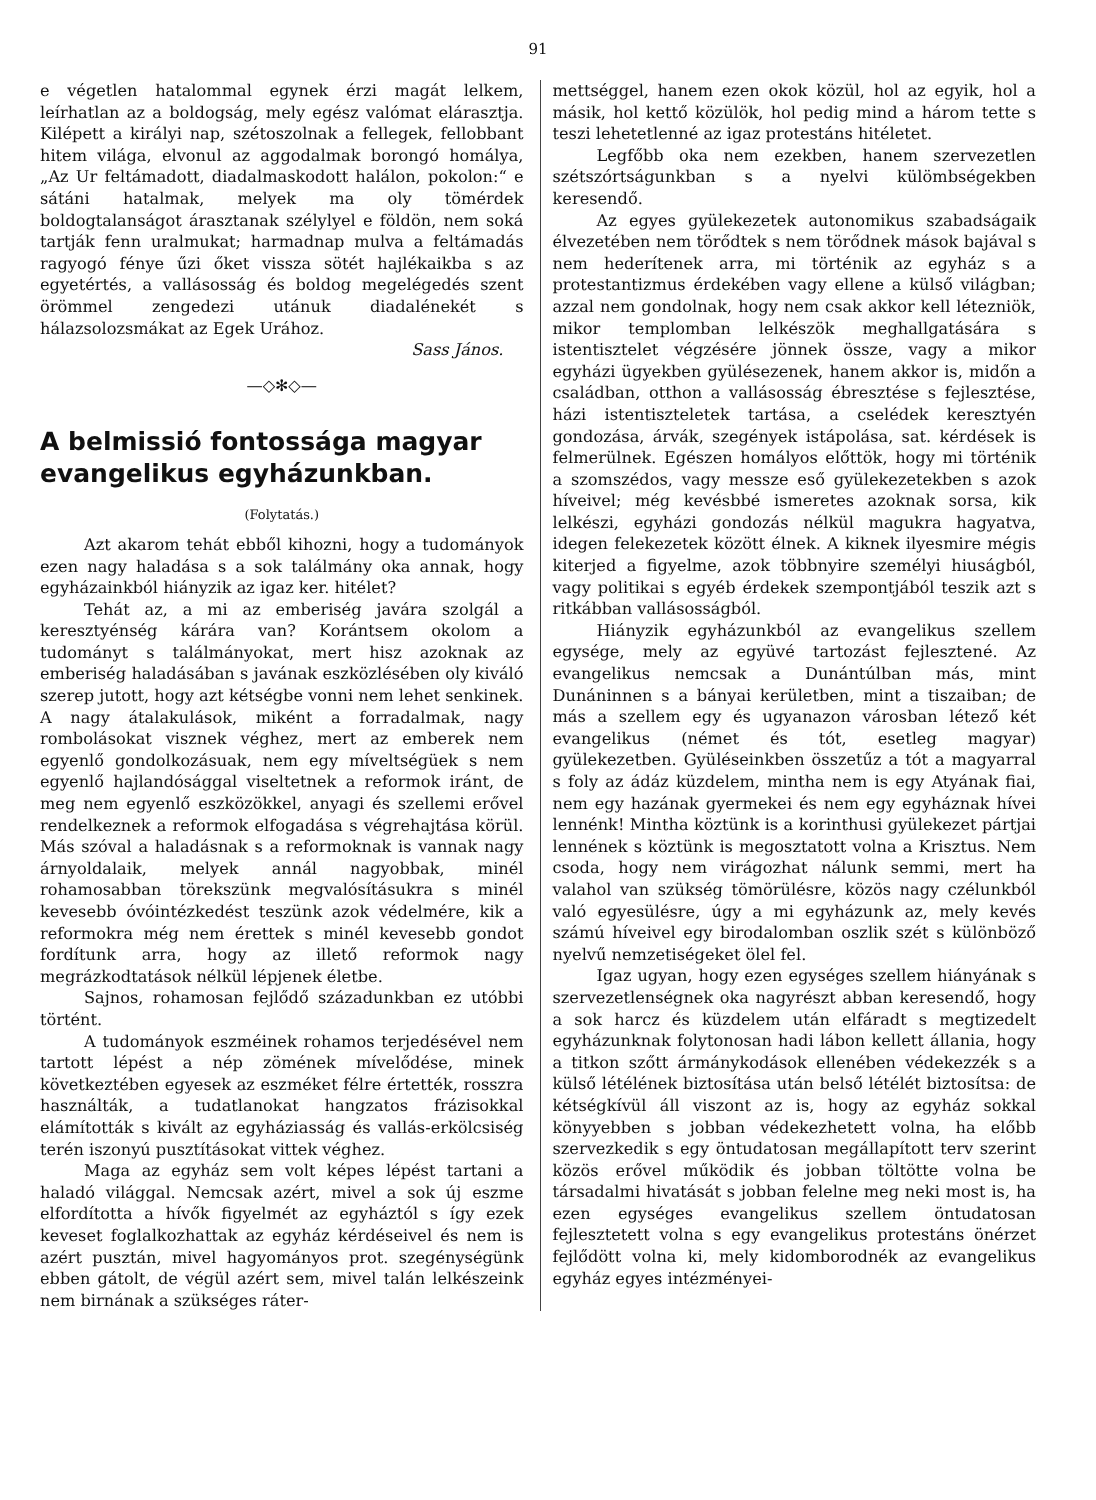91
e végetlen hatalommal egynek érzi magát lelkem, leírhatlan az a boldogság, mely egész valómat elárasztja. Kilépett a királyi nap, szétoszolnak a fellegek, fellobbant hitem világa, elvonul az aggodalmak borongó homálya, „Az Ur feltámadott, diadalmaskodott halálon, pokolon:“ e sátáni hatalmak, melyek ma oly tömérdek boldogtalanságot árasztanak szélylyel e földön, nem soká tartják fenn uralmukat; harmadnap mulva a feltámadás ragyogó fénye űzi őket vissza sötét hajlékaikba s az egyetértés, a vallásosság és boldog megelégedés szent örömmel zengedezi utánuk diadalénekét s hálazsolozsmákat az Egek Urához.
Sass János.
—◇✻◇—
A belmissió fontossága magyar evangelikus egyházunkban.
(Folytatás.)
Azt akarom tehát ebből kihozni, hogy a tudományok ezen nagy haladása s a sok találmány oka annak, hogy egyházainkból hiányzik az igaz ker. hitélet?
Tehát az, a mi az emberiség javára szolgál a keresztyénség kárára van? Korántsem okolom a tudományt s találmányokat, mert hisz azoknak az emberiség haladásában s javának eszközlésében oly kiváló szerep jutott, hogy azt kétségbe vonni nem lehet senkinek. A nagy átalakulások, miként a forradalmak, nagy rombolásokat visznek véghez, mert az emberek nem egyenlő gondolkozásuak, nem egy míveltségüek s nem egyenlő hajlandósággal viseltetnek a reformok iránt, de meg nem egyenlő eszközökkel, anyagi és szellemi erővel rendelkeznek a reformok elfogadása s végrehajtása körül. Más szóval a haladásnak s a reformoknak is vannak nagy árnyoldalaik, melyek annál nagyobbak, minél rohamosabban törekszünk megvalósításukra s minél kevesebb óvóintézkedést teszünk azok védelmére, kik a reformokra még nem érettek s minél kevesebb gondot fordítunk arra, hogy az illető reformok nagy megrázkodtatások nélkül lépjenek életbe.
Sajnos, rohamosan fejlődő századunkban ez utóbbi történt.
A tudományok eszméinek rohamos terjedésével nem tartott lépést a nép zömének mívelődése, minek következtében egyesek az eszméket félre értették, rosszra használták, a tudatlanokat hangzatos frázisokkal elámították s kivált az egyháziasság és vallás-erkölcsiség terén iszonyú pusztításokat vittek véghez.
Maga az egyház sem volt képes lépést tartani a haladó világgal. Nemcsak azért, mivel a sok új eszme elfordította a hívők figyelmét az egyháztól s így ezek keveset foglalkozhattak az egyház kérdéseivel és nem is azért pusztán, mivel hagyományos prot. szegénységünk ebben gátolt, de végül azért sem, mivel talán lelkészeink nem birnának a szükséges ráter-
mettséggel, hanem ezen okok közül, hol az egyik, hol a másik, hol kettő közülök, hol pedig mind a három tette s teszi lehetetlenné az igaz protestáns hitéletet.
Legfőbb oka nem ezekben, hanem szervezetlen szétszórtságunkban s a nyelvi külömbségekben keresendő.
Az egyes gyülekezetek autonomikus szabadságaik élvezetében nem törődtek s nem törődnek mások bajával s nem hederítenek arra, mi történik az egyház s a protestantizmus érdekében vagy ellene a külső világban; azzal nem gondolnak, hogy nem csak akkor kell létezniök, mikor templomban lelkészök meghallgatására s istentisztelet végzésére jönnek össze, vagy a mikor egyházi ügyekben gyülésezenek, hanem akkor is, midőn a családban, otthon a vallásosság ébresztése s fejlesztése, házi istentiszteletek tartása, a cselédek keresztyén gondozása, árvák, szegények istápolása, sat. kérdések is felmerülnek. Egészen homályos előttök, hogy mi történik a szomszédos, vagy messze eső gyülekezetekben s azok híveivel; még kevésbbé ismeretes azoknak sorsa, kik lelkészi, egyházi gondozás nélkül magukra hagyatva, idegen felekezetek között élnek. A kiknek ilyesmire mégis kiterjed a figyelme, azok többnyire személyi hiuságból, vagy politikai s egyéb érdekek szempontjából teszik azt s ritkábban vallásosságból.
Hiányzik egyházunkból az evangelikus szellem egysége, mely az együvé tartozást fejlesztené. Az evangelikus nemcsak a Dunántúlban más, mint Dunáninnen s a bányai kerületben, mint a tiszaiban; de más a szellem egy és ugyanazon városban létező két evangelikus (német és tót, esetleg magyar) gyülekezetben. Gyüléseinkben összetűz a tót a magyarral s foly az ádáz küzdelem, mintha nem is egy Atyának fiai, nem egy hazának gyermekei és nem egy egyháznak hívei lennénk! Mintha köztünk is a korinthusi gyülekezet pártjai lennének s köztünk is megosztatott volna a Krisztus. Nem csoda, hogy nem virágozhat nálunk semmi, mert ha valahol van szükség tömörülésre, közös nagy czélunkból való egyesülésre, úgy a mi egyházunk az, mely kevés számú híveivel egy birodalomban oszlik szét s különböző nyelvű nemzetiségeket ölel fel.
Igaz ugyan, hogy ezen egységes szellem hiányának s szervezetlenségnek oka nagyrészt abban keresendő, hogy a sok harcz és küzdelem után elfáradt s megtizedelt egyházunknak folytonosan hadi lábon kellett állania, hogy a titkon szőtt ármánykodások ellenében védekezzék s a külső létélének biztosítása után belső létélét biztosítsa: de kétségkívül áll viszont az is, hogy az egyház sokkal könyyebben s jobban védekezhetett volna, ha előbb szervezkedik s egy öntudatosan megállapított terv szerint közös erővel működik és jobban töltötte volna be társadalmi hivatását s jobban felelne meg neki most is, ha ezen egységes evangelikus szellem öntudatosan fejlesztetett volna s egy evangelikus protestáns önérzet fejlődött volna ki, mely kidomborodnék az evangelikus egyház egyes intézményei-